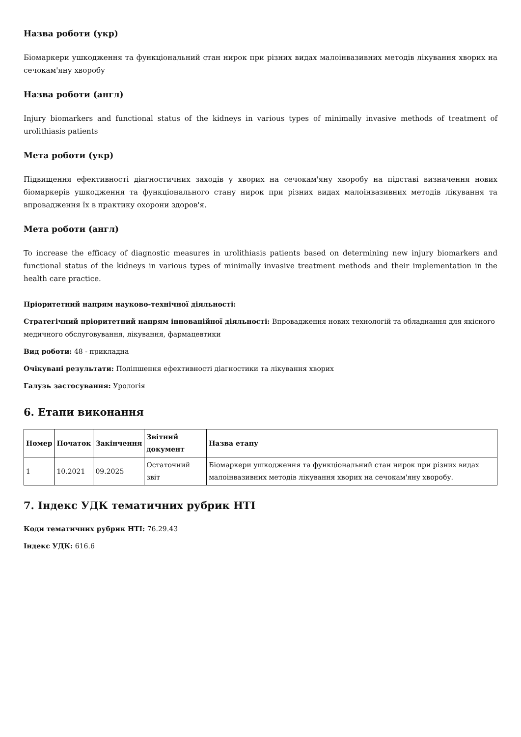Назва роботи (укр)
Біомаркери ушкодження та функціональний стан нирок при різних видах малоінвазивних методів лікування хворих на сечокам'яну хворобу
Назва роботи (англ)
Injury biomarkers and functional status of the kidneys in various types of minimally invasive methods of treatment of urolithiasis patients
Мета роботи (укр)
Підвищення ефективності діагностичних заходів у хворих на сечокам'яну хворобу на підставі визначення нових біомаркерів ушкодження та функціонального стану нирок при різних видах малоінвазивних методів лікування та впровадження їх в практику охорони здоров'я.
Мета роботи (англ)
To increase the efficacy of diagnostic measures in urolithiasis patients based on determining new injury biomarkers and functional status of the kidneys in various types of minimally invasive treatment methods and their implementation in the health care practice.
Пріоритетний напрям науково-технічної діяльності:
Стратегічний пріоритетний напрям інноваційної діяльності: Впровадження нових технологій та обладнання для якісного медичного обслуговування, лікування, фармацевтики
Вид роботи: 48 - прикладна
Очікувані результати: Поліпшення ефективності діагностики та лікування хворих
Галузь застосування: Урологія
6. Етапи виконання
| Номер | Початок | Закінчення | Звітний документ | Назва етапу |
| --- | --- | --- | --- | --- |
| 1 | 10.2021 | 09.2025 | Остаточний звіт | Біомаркери ушкодження та функціональний стан нирок при різних видах малоінвазивних методів лікування хворих на сечокам'яну хворобу. |
7. Індекс УДК тематичних рубрик НТІ
Коди тематичних рубрик НТІ: 76.29.43
Індекс УДК: 616.6